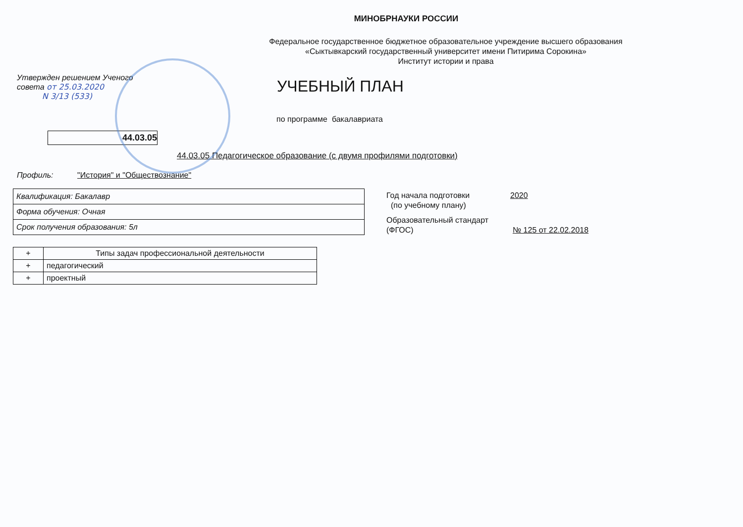МИНОБРНАУКИ РОССИИ
Федеральное государственное бюджетное образовательное учреждение высшего образования
«Сыктывкарский государственный университет имени Питирима Сорокина»
Институт истории и права
Утвержден решением Ученого
совета от 25.03.2020
N 3/13 (533)
УЧЕБНЫЙ ПЛАН
по программе бакалавриата
44.03.05
44.03.05 Педагогическое образование (с двумя профилями подготовки)
Профиль: "История" и "Обществознание"
| Квалификация: Бакалавр |
| Форма обучения: Очная |
| Срок получения образования: 5л |
Год начала подготовки
(по учебному плану)
2020
Образовательный стандарт
(ФГОС)
№ 125 от 22.02.2018
| + | Типы задач профессиональной деятельности |
| + | педагогический |
| + | проектный |